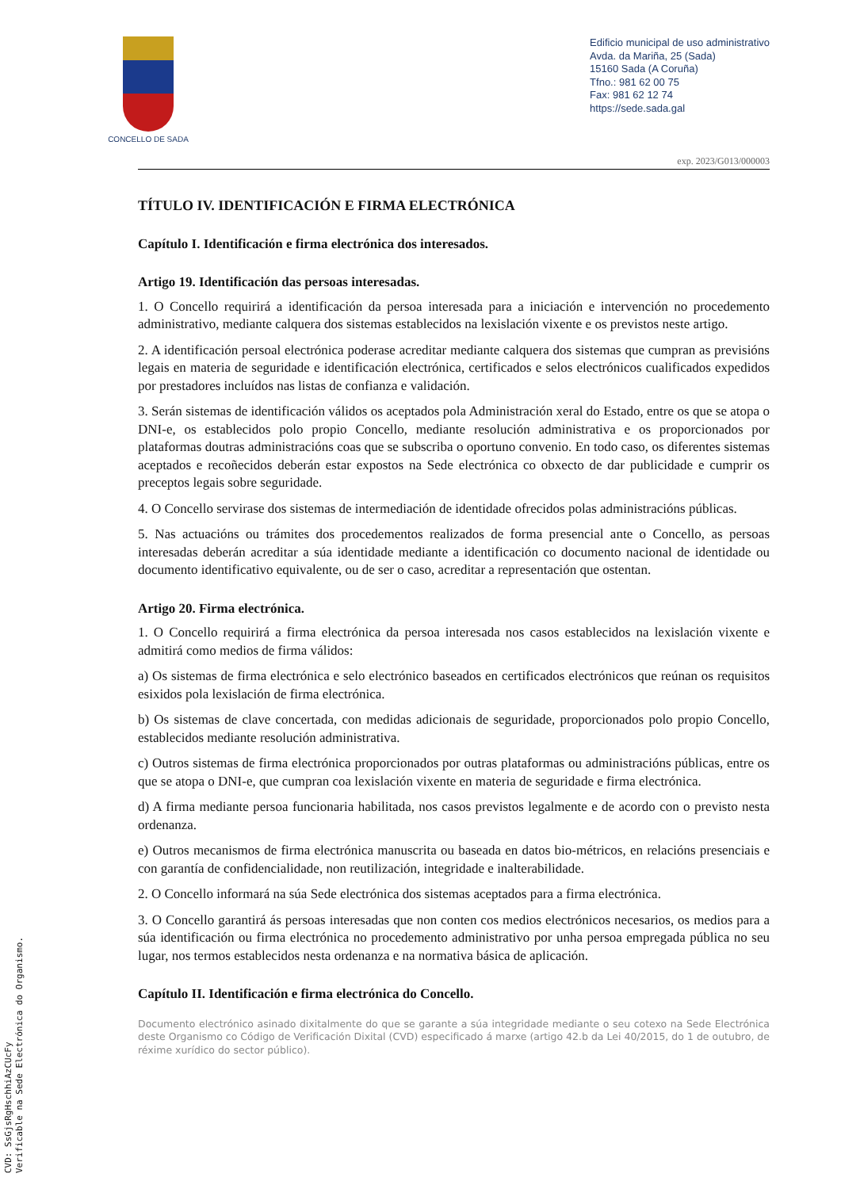CONCELLO DE SADA
Edificio municipal de uso administrativo
Avda. da Mariña, 25 (Sada)
15160 Sada (A Coruña)
Tfno.: 981 62 00 75
Fax: 981 62 12 74
https://sede.sada.gal
exp. 2023/G013/000003
TÍTULO IV. IDENTIFICACIÓN E FIRMA ELECTRÓNICA
Capítulo I. Identificación e firma electrónica dos interesados.
Artigo 19. Identificación das persoas interesadas.
1. O Concello requirirá a identificación da persoa interesada para a iniciación e intervención no procedemento administrativo, mediante calquera dos sistemas establecidos na lexislación vixente e os previstos neste artigo.
2. A identificación persoal electrónica poderase acreditar mediante calquera dos sistemas que cumpran as previsións legais en materia de seguridade e identificación electrónica, certificados e selos electrónicos cualificados expedidos por prestadores incluídos nas listas de confianza e validación.
3. Serán sistemas de identificación válidos os aceptados pola Administración xeral do Estado, entre os que se atopa o DNI-e, os establecidos polo propio Concello, mediante resolución administrativa e os proporcionados por plataformas doutras administracións coas que se subscriba o oportuno convenio. En todo caso, os diferentes sistemas aceptados e recoñecidos deberán estar expostos na Sede electrónica co obxecto de dar publicidade e cumprir os preceptos legais sobre seguridade.
4. O Concello servirase dos sistemas de intermediación de identidade ofrecidos polas administracións públicas.
5. Nas actuacións ou trámites dos procedementos realizados de forma presencial ante o Concello, as persoas interesadas deberán acreditar a súa identidade mediante a identificación co documento nacional de identidade ou documento identificativo equivalente, ou de ser o caso, acreditar a representación que ostentan.
Artigo 20. Firma electrónica.
1. O Concello requirirá a firma electrónica da persoa interesada nos casos establecidos na lexislación vixente e admitirá como medios de firma válidos:
a) Os sistemas de firma electrónica e selo electrónico baseados en certificados electrónicos que reúnan os requisitos esixidos pola lexislación de firma electrónica.
b) Os sistemas de clave concertada, con medidas adicionais de seguridade, proporcionados polo propio Concello, establecidos mediante resolución administrativa.
c) Outros sistemas de firma electrónica proporcionados por outras plataformas ou administracións públicas, entre os que se atopa o DNI-e, que cumpran coa lexislación vixente en materia de seguridade e firma electrónica.
d) A firma mediante persoa funcionaria habilitada, nos casos previstos legalmente e de acordo con o previsto nesta ordenanza.
e) Outros mecanismos de firma electrónica manuscrita ou baseada en datos bio-métricos, en relacións presenciais e con garantía de confidencialidade, non reutilización, integridade e inalterabilidade.
2. O Concello informará na súa Sede electrónica dos sistemas aceptados para a firma electrónica.
3. O Concello garantirá ás persoas interesadas que non conten cos medios electrónicos necesarios, os medios para a súa identificación ou firma electrónica no procedemento administrativo por unha persoa empregada pública no seu lugar, nos termos establecidos nesta ordenanza e na normativa básica de aplicación.
Capítulo II. Identificación e firma electrónica do Concello.
Documento electrónico asinado dixitalmente do que se garante a súa integridade mediante o seu cotexo na Sede Electrónica deste Organismo co Código de Verificación Dixital (CVD) especificado á marxe (artigo 42.b da Lei 40/2015, do 1 de outubro, de réxime xurídico do sector público).
CVD: SsGjsRgHschhiAzCUcFy
Verificable na Sede Electrónica do Organismo.